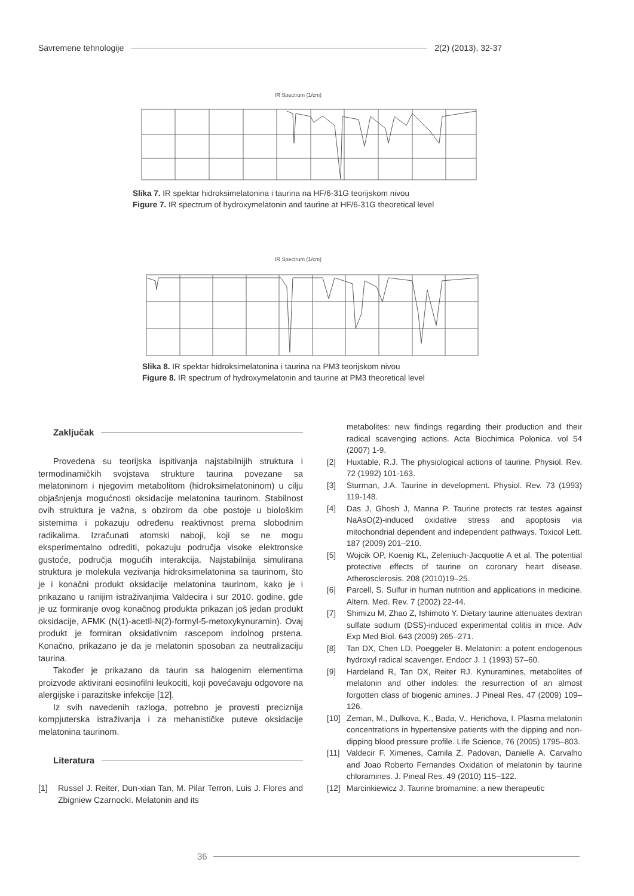Savremene tehnologije
2(2) (2013), 32-37
IR Spectrum (1/cm)
Slika 7. IR spektar hidroksimelatonina i taurina na HF/6-31G teorijskom nivou
Figure 7. IR spectrum of hydroxymelatonin and taurine at HF/6-31G theoretical level
IR Spectrum (1/cm)
Slika 8. IR spektar hidroksimelatonina i taurina na PM3 teorijskom nivou
Figure 8. IR spectrum of hydroxymelatonin and taurine at PM3 theoretical level
Zaključak
Provedena su teorijska ispitivanja najstabilnijih struktura i termodinamičkih svojstava strukture taurina povezane sa melatoninom i njegovim metabolitom (hidroksimelatoninom) u cilju objašnjenja mogućnosti oksidacije melatonina taurinom. Stabilnost ovih struktura je važna, s obzirom da obe postoje u biološkim sistemima i pokazuju određenu reaktivnost prema slobodnim radikalima. Izračunati atomski naboji, koji se ne mogu eksperimentalno odrediti, pokazuju područja visoke elektronske gustoće, područja mogućih interakcija. Najstabilnija simulirana struktura je molekula vezivanja hidroksimelatonina sa taurinom, što je i konačni produkt oksidacije melatonina taurinom, kako je i prikazano u ranijim istraživanjima Valdecira i sur 2010. godine, gde je uz formiranje ovog konačnog produkta prikazan još jedan produkt oksidacije, AFMK (N(1)-acetIl-N(2)-formyl-5-metoxykynuramin). Ovaj produkt je formiran oksidativnim rascepom indolnog prstena. Konačno, prikazano je da je melatonin sposoban za neutralizaciju taurina.
Također je prikazano da taurin sa halogenim elementima proizvode aktivirani eosinofilni leukociti, koji povećavaju odgovore na alergijske i parazitske infekcije [12].
Iz svih navedenih razloga, potrebno je provesti preciznija kompjuterska istraživanja i za mehanističke puteve oksidacije melatonina taurinom.
Literatura
[1] Russel J. Reiter, Dun-xian Tan, M. Pilar Terron, Luis J. Flores and Zbigniew Czarnocki. Melatonin and its
metabolites: new findings regarding their production and their radical scavenging actions. Acta Biochimica Polonica. vol 54 (2007) 1-9.
[2] Huxtable, R.J. The physiological actions of taurine. Physiol. Rev. 72 (1992) 101-163.
[3] Sturman, J.A. Taurine in development. Physiol. Rev. 73 (1993) 119-148.
[4] Das J, Ghosh J, Manna P. Taurine protects rat testes against NaAsO(2)-induced oxidative stress and apoptosis via mitochondrial dependent and independent pathways. Toxicol Lett. 187 (2009) 201–210.
[5] Wojcik OP, Koenig KL, Zeleniuch-Jacquotte A et al. The potential protective effects of taurine on coronary heart disease. Atherosclerosis. 208 (2010)19–25.
[6] Parcell, S. Sulfur in human nutrition and applications in medicine. Altern. Med. Rev. 7 (2002) 22-44.
[7] Shimizu M, Zhao Z, Ishimoto Y. Dietary taurine attenuates dextran sulfate sodium (DSS)-induced experimental colitis in mice. Adv Exp Med Biol. 643 (2009) 265–271.
[8] Tan DX, Chen LD, Poeggeler B. Melatonin: a potent endogenous hydroxyl radical scavenger. Endocr J. 1 (1993) 57–60.
[9] Hardeland R, Tan DX, Reiter RJ. Kynuramines, metabolites of melatonin and other indoles: the resurrection of an almost forgotten class of biogenic amines. J Pineal Res. 47 (2009) 109–126.
[10] Zeman, M., Dulkova, K., Bada, V., Herichova, I. Plasma melatonin concentrations in hypertensive patients with the dipping and non-dipping blood pressure profile. Life Science, 76 (2005) 1795–803.
[11] Valdecir F. Ximenes, Camila Z. Padovan, Danielle A. Carvalho and Joao Roberto Fernandes Oxidation of melatonin by taurine chloramines. J. Pineal Res. 49 (2010) 115–122.
[12] Marcinkiewicz J. Taurine bromamine: a new therapeutic
36